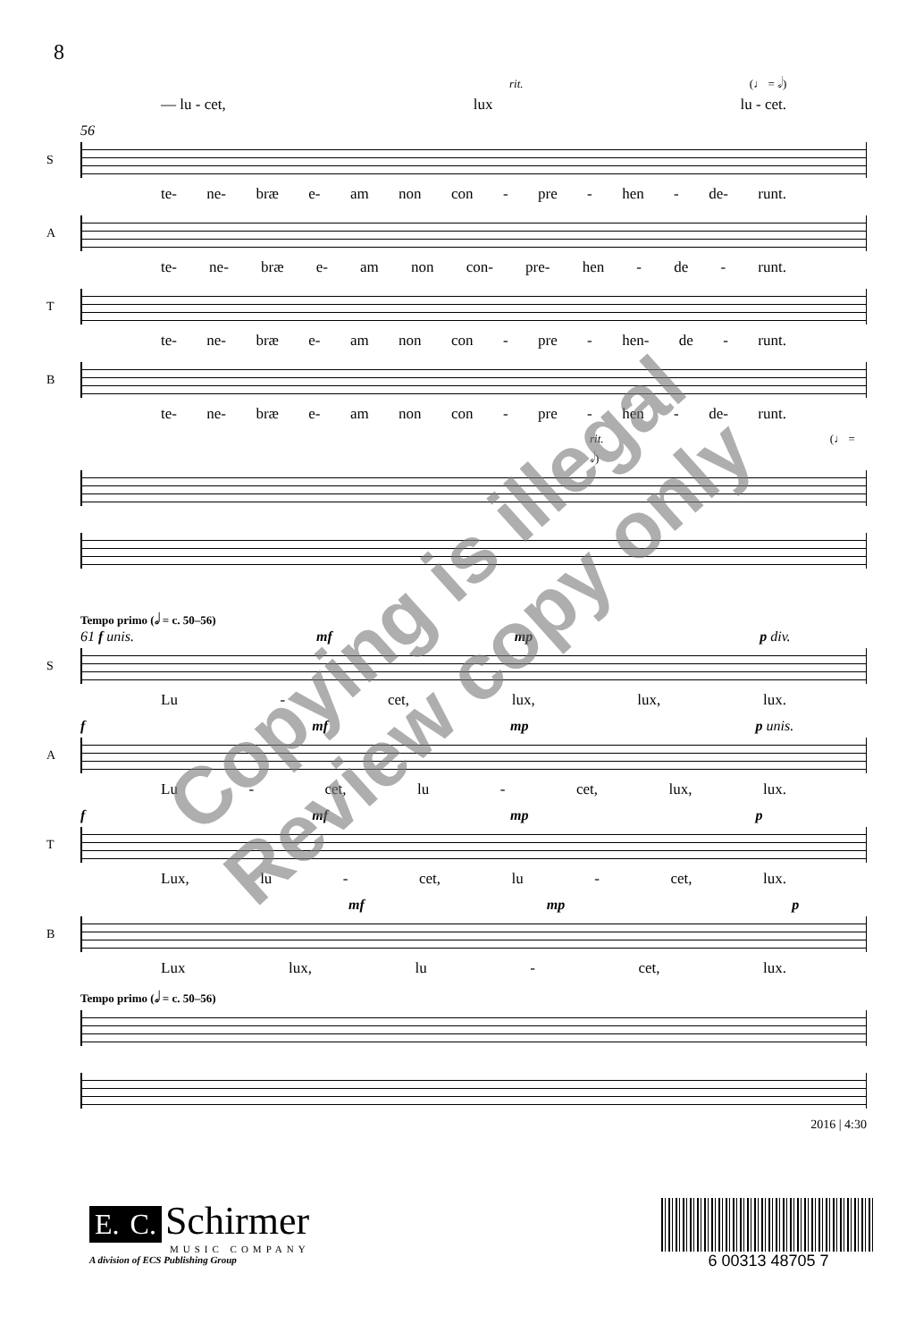8
rit. (♩ = 𝅗𝅥)
— lu - cet, lux lu - cet.
56
S
te- ne- bræ e- am non con - pre - hen - de- runt.
A
te- ne- bræ e- am non con- pre- hen - de - runt.
T
te- ne- bræ e- am non con - pre - hen- de - runt.
B
te- ne- bræ e- am non con - pre - hen - de- runt.
rit. (♩ = 𝅗𝅥)
Tempo primo (𝅗𝅥 = c. 50–56)
61 f unis. mf mp p div.
S
Lu - cet, lux, lux, lux.
f mf mp p unis.
A
Lu - cet, lu - cet, lux, lux.
f mf mp p
T
Lux, lu - cet, lu - cet, lux.
mf mp p
B
Lux lux, lu - cet, lux.
Tempo primo (𝅗𝅥 = c. 50–56)
2016 | 4:30
E. C. Schirmer
MUSIC COMPANY
A division of ECS Publishing Group
6 00313 48705 7
Copying is illegal
Review copy only